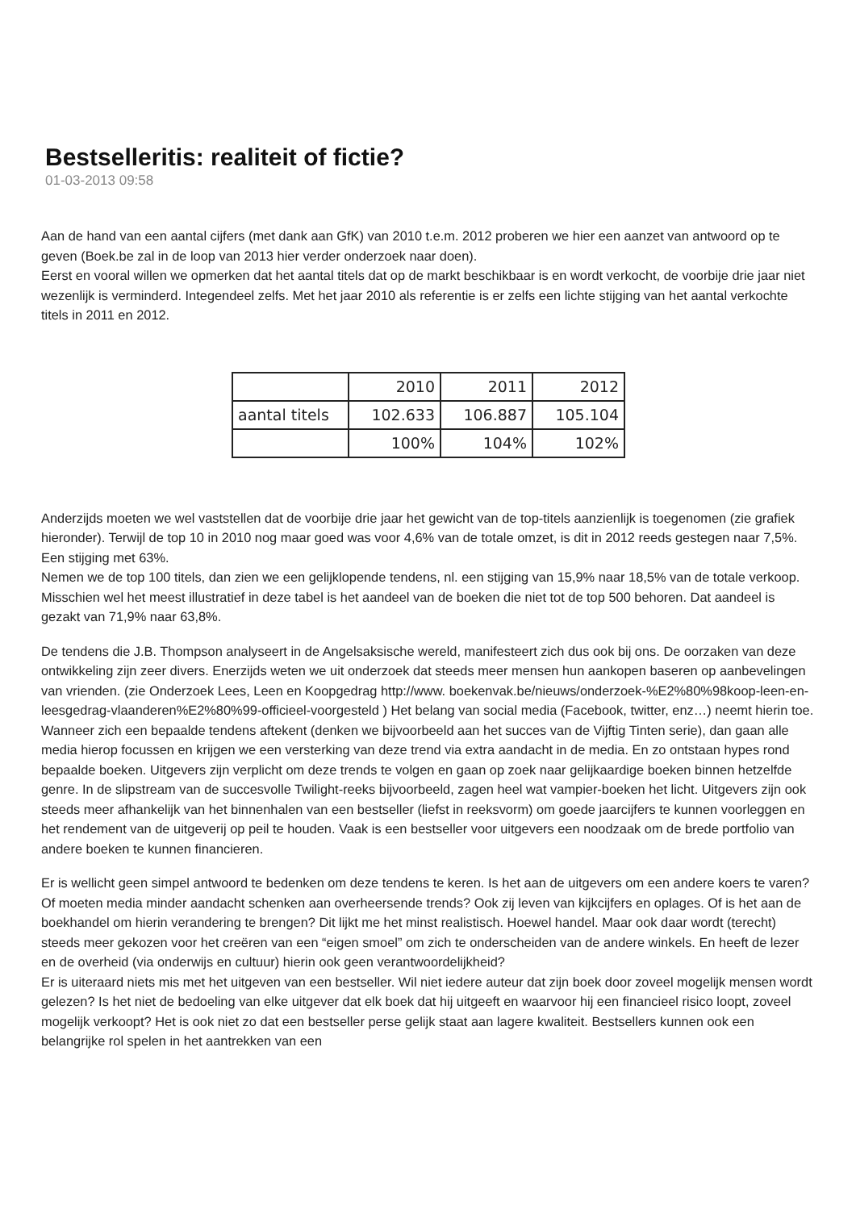Bestselleritis: realiteit of fictie?
01-03-2013 09:58
Aan de hand van een aantal cijfers (met dank aan GfK) van 2010 t.e.m. 2012 proberen we hier een aanzet van antwoord op te geven (Boek.be zal in de loop van 2013 hier verder onderzoek naar doen).
Eerst en vooral willen we opmerken dat het aantal titels dat op de markt beschikbaar is en wordt verkocht, de voorbije drie jaar niet wezenlijk is verminderd. Integendeel zelfs. Met het jaar 2010 als referentie is er zelfs een lichte stijging van het aantal verkochte titels in 2011 en 2012.
| | 2010 | 2011 | 2012 |
| aantal titels | 102.633 | 106.887 | 105.104 |
| | 100% | 104% | 102% |
Anderzijds moeten we wel vaststellen dat de voorbije drie jaar het gewicht van de top-titels aanzienlijk is toegenomen (zie grafiek hieronder). Terwijl de top 10 in 2010 nog maar goed was voor 4,6% van de totale omzet, is dit in 2012 reeds gestegen naar 7,5%. Een stijging met 63%.
Nemen we de top 100 titels, dan zien we een gelijklopende tendens, nl. een stijging van 15,9% naar 18,5% van de totale verkoop. Misschien wel het meest illustratief in deze tabel is het aandeel van de boeken die niet tot de top 500 behoren. Dat aandeel is gezakt van 71,9% naar 63,8%.
De tendens die J.B. Thompson analyseert in de Angelsaksische wereld, manifesteert zich dus ook bij ons. De oorzaken van deze ontwikkeling zijn zeer divers. Enerzijds weten we uit onderzoek dat steeds meer mensen hun aankopen baseren op aanbevelingen van vrienden. (zie Onderzoek Lees, Leen en Koopgedrag http://www. boekenvak.be/nieuws/onderzoek-%E2%80%98koop-leen-en-leesgedrag-vlaanderen%E2%80%99-officieel-voorgesteld ) Het belang van social media (Facebook, twitter, enz…) neemt hierin toe. Wanneer zich een bepaalde tendens aftekent (denken we bijvoorbeeld aan het succes van de Vijftig Tinten serie), dan gaan alle media hierop focussen en krijgen we een versterking van deze trend via extra aandacht in de media. En zo ontstaan hypes rond bepaalde boeken. Uitgevers zijn verplicht om deze trends te volgen en gaan op zoek naar gelijkaardige boeken binnen hetzelfde genre. In de slipstream van de succesvolle Twilight-reeks bijvoorbeeld, zagen heel wat vampier-boeken het licht. Uitgevers zijn ook steeds meer afhankelijk van het binnenhalen van een bestseller (liefst in reeksvorm) om goede jaarcijfers te kunnen voorleggen en het rendement van de uitgeverij op peil te houden. Vaak is een bestseller voor uitgevers een noodzaak om de brede portfolio van andere boeken te kunnen financieren.
Er is wellicht geen simpel antwoord te bedenken om deze tendens te keren. Is het aan de uitgevers om een andere koers te varen? Of moeten media minder aandacht schenken aan overheersende trends? Ook zij leven van kijkcijfers en oplages. Of is het aan de boekhandel om hierin verandering te brengen? Dit lijkt me het minst realistisch. Hoewel handel. Maar ook daar wordt (terecht) steeds meer gekozen voor het creëren van een “eigen smoel” om zich te onderscheiden van de andere winkels. En heeft de lezer en de overheid (via onderwijs en cultuur) hierin ook geen verantwoordelijkheid?
Er is uiteraard niets mis met het uitgeven van een bestseller. Wil niet iedere auteur dat zijn boek door zoveel mogelijk mensen wordt gelezen? Is het niet de bedoeling van elke uitgever dat elk boek dat hij uitgeeft en waarvoor hij een financieel risico loopt, zoveel mogelijk verkoopt? Het is ook niet zo dat een bestseller perse gelijk staat aan lagere kwaliteit. Bestsellers kunnen ook een belangrijke rol spelen in het aantrekken van een